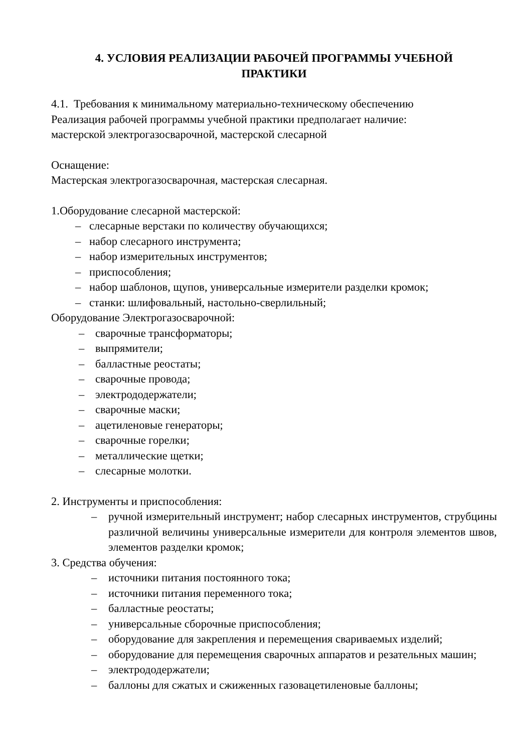4. УСЛОВИЯ РЕАЛИЗАЦИИ РАБОЧЕЙ ПРОГРАММЫ УЧЕБНОЙ
ПРАКТИКИ
4.1. Требования к минимальному материально-техническому обеспечению
Реализация рабочей программы учебной практики предполагает наличие:
мастерской электрогазосварочной, мастерской слесарной
Оснащение:
Мастерская электрогазосварочная, мастерская слесарная.
1.Оборудование слесарной мастерской:
– слесарные верстаки по количеству обучающихся;
– набор слесарного инструмента;
– набор измерительных инструментов;
– приспособления;
– набор шаблонов, щупов, универсальные измерители разделки кромок;
– станки: шлифовальный, настольно-сверлильный;
Оборудование Электрогазосварочной:
– сварочные трансформаторы;
– выпрямители;
– балластные реостаты;
– сварочные провода;
– электрододержатели;
– сварочные маски;
– ацетиленовые генераторы;
– сварочные горелки;
– металлические щетки;
– слесарные молотки.
2. Инструменты и приспособления:
– ручной измерительный инструмент; набор слесарных инструментов, струбцины различной величины универсальные измерители для контроля элементов швов, элементов разделки кромок;
3. Средства обучения:
– источники питания постоянного тока;
– источники питания переменного тока;
– балластные реостаты;
– универсальные сборочные приспособления;
– оборудование для закрепления и перемещения свариваемых изделий;
– оборудование для перемещения сварочных аппаратов и резательных машин;
– электрододержатели;
– баллоны для сжатых и сжиженных газовацетиленовые баллоны;